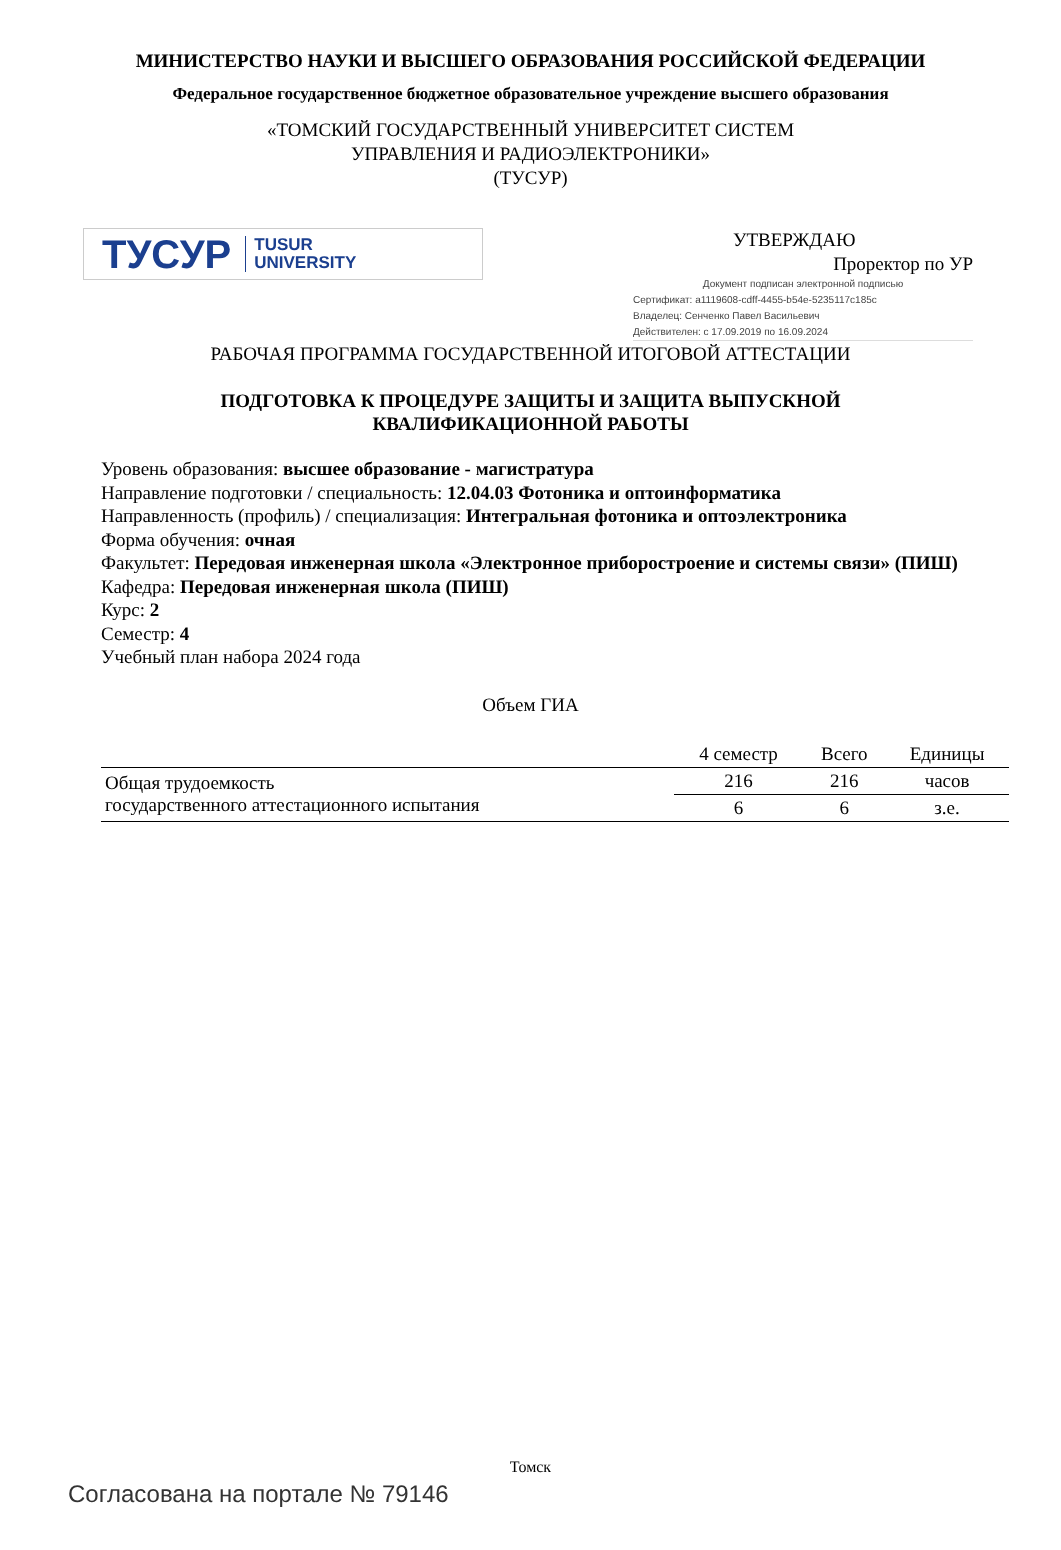МИНИСТЕРСТВО НАУКИ И ВЫСШЕГО ОБРАЗОВАНИЯ РОССИЙСКОЙ ФЕДЕРАЦИИ
Федеральное государственное бюджетное образовательное учреждение высшего образования
«ТОМСКИЙ ГОСУДАРСТВЕННЫЙ УНИВЕРСИТЕТ СИСТЕМ
УПРАВЛЕНИЯ И РАДИОЭЛЕКТРОНИКИ»
(ТУСУР)
ТУСУР TUSUR
UNIVERSITY
УТВЕРЖДАЮ
Проректор по УР
Документ подписан электронной подписью
Сертификат: a1119608-cdff-4455-b54e-5235117c185c
Владелец: Сенченко Павел Васильевич
Действителен: с 17.09.2019 по 16.09.2024
РАБОЧАЯ ПРОГРАММА ГОСУДАРСТВЕННОЙ ИТОГОВОЙ АТТЕСТАЦИИ
ПОДГОТОВКА К ПРОЦЕДУРЕ ЗАЩИТЫ И ЗАЩИТА ВЫПУСКНОЙ
КВАЛИФИКАЦИОННОЙ РАБОТЫ
Уровень образования: высшее образование - магистратура
Направление подготовки / специальность: 12.04.03 Фотоника и оптоинформатика
Направленность (профиль) / специализация: Интегральная фотоника и оптоэлектроника
Форма обучения: очная
Факультет: Передовая инженерная школа «Электронное приборостроение и системы связи» (ПИШ)
Кафедра: Передовая инженерная школа (ПИШ)
Курс: 2
Семестр: 4
Учебный план набора 2024 года
Объем ГИА
| | 4 семестр | Всего | Единицы |
| --- | --- | --- | --- |
| Общая трудоемкость государственного аттестационного испытания | 216 | 216 | часов |
| | 6 | 6 | з.е. |
Томск
Согласована на портале № 79146